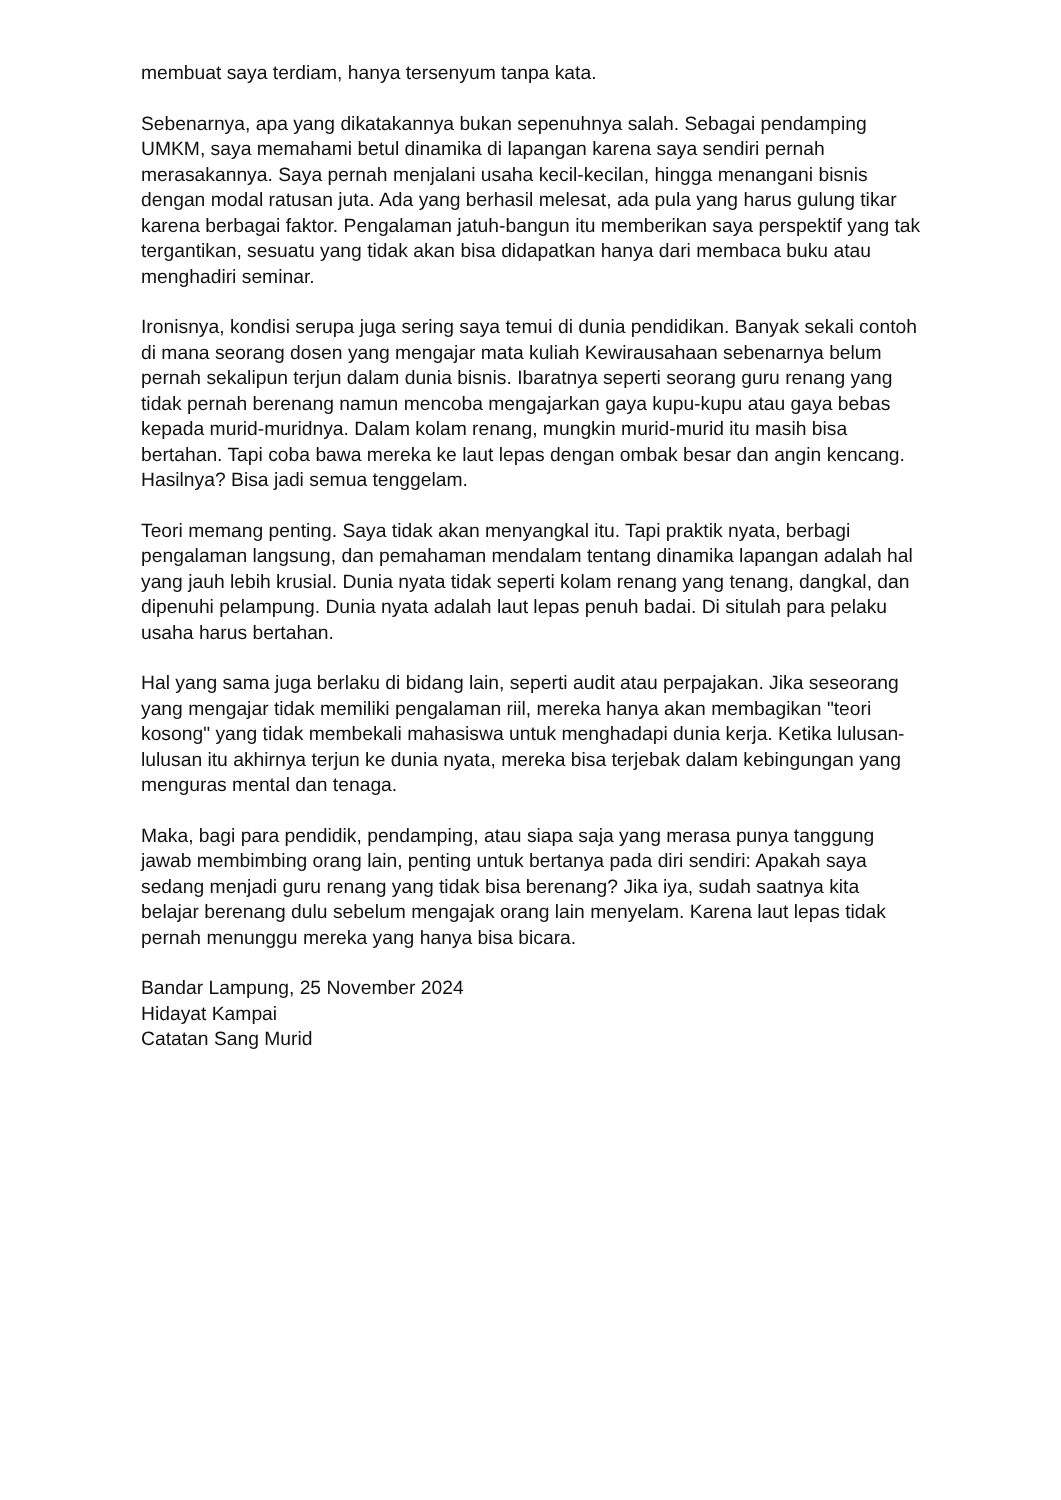membuat saya terdiam, hanya tersenyum tanpa kata.
Sebenarnya, apa yang dikatakannya bukan sepenuhnya salah. Sebagai pendamping UMKM, saya memahami betul dinamika di lapangan karena saya sendiri pernah merasakannya. Saya pernah menjalani usaha kecil-kecilan, hingga menangani bisnis dengan modal ratusan juta. Ada yang berhasil melesat, ada pula yang harus gulung tikar karena berbagai faktor. Pengalaman jatuh-bangun itu memberikan saya perspektif yang tak tergantikan, sesuatu yang tidak akan bisa didapatkan hanya dari membaca buku atau menghadiri seminar.
Ironisnya, kondisi serupa juga sering saya temui di dunia pendidikan. Banyak sekali contoh di mana seorang dosen yang mengajar mata kuliah Kewirausahaan sebenarnya belum pernah sekalipun terjun dalam dunia bisnis. Ibaratnya seperti seorang guru renang yang tidak pernah berenang namun mencoba mengajarkan gaya kupu-kupu atau gaya bebas kepada murid-muridnya. Dalam kolam renang, mungkin murid-murid itu masih bisa bertahan. Tapi coba bawa mereka ke laut lepas dengan ombak besar dan angin kencang. Hasilnya? Bisa jadi semua tenggelam.
Teori memang penting. Saya tidak akan menyangkal itu. Tapi praktik nyata, berbagi pengalaman langsung, dan pemahaman mendalam tentang dinamika lapangan adalah hal yang jauh lebih krusial. Dunia nyata tidak seperti kolam renang yang tenang, dangkal, dan dipenuhi pelampung. Dunia nyata adalah laut lepas penuh badai. Di situlah para pelaku usaha harus bertahan.
Hal yang sama juga berlaku di bidang lain, seperti audit atau perpajakan. Jika seseorang yang mengajar tidak memiliki pengalaman riil, mereka hanya akan membagikan "teori kosong" yang tidak membekali mahasiswa untuk menghadapi dunia kerja. Ketika lulusan-lulusan itu akhirnya terjun ke dunia nyata, mereka bisa terjebak dalam kebingungan yang menguras mental dan tenaga.
Maka, bagi para pendidik, pendamping, atau siapa saja yang merasa punya tanggung jawab membimbing orang lain, penting untuk bertanya pada diri sendiri: Apakah saya sedang menjadi guru renang yang tidak bisa berenang? Jika iya, sudah saatnya kita belajar berenang dulu sebelum mengajak orang lain menyelam. Karena laut lepas tidak pernah menunggu mereka yang hanya bisa bicara.
Bandar Lampung, 25 November 2024
Hidayat Kampai
Catatan Sang Murid